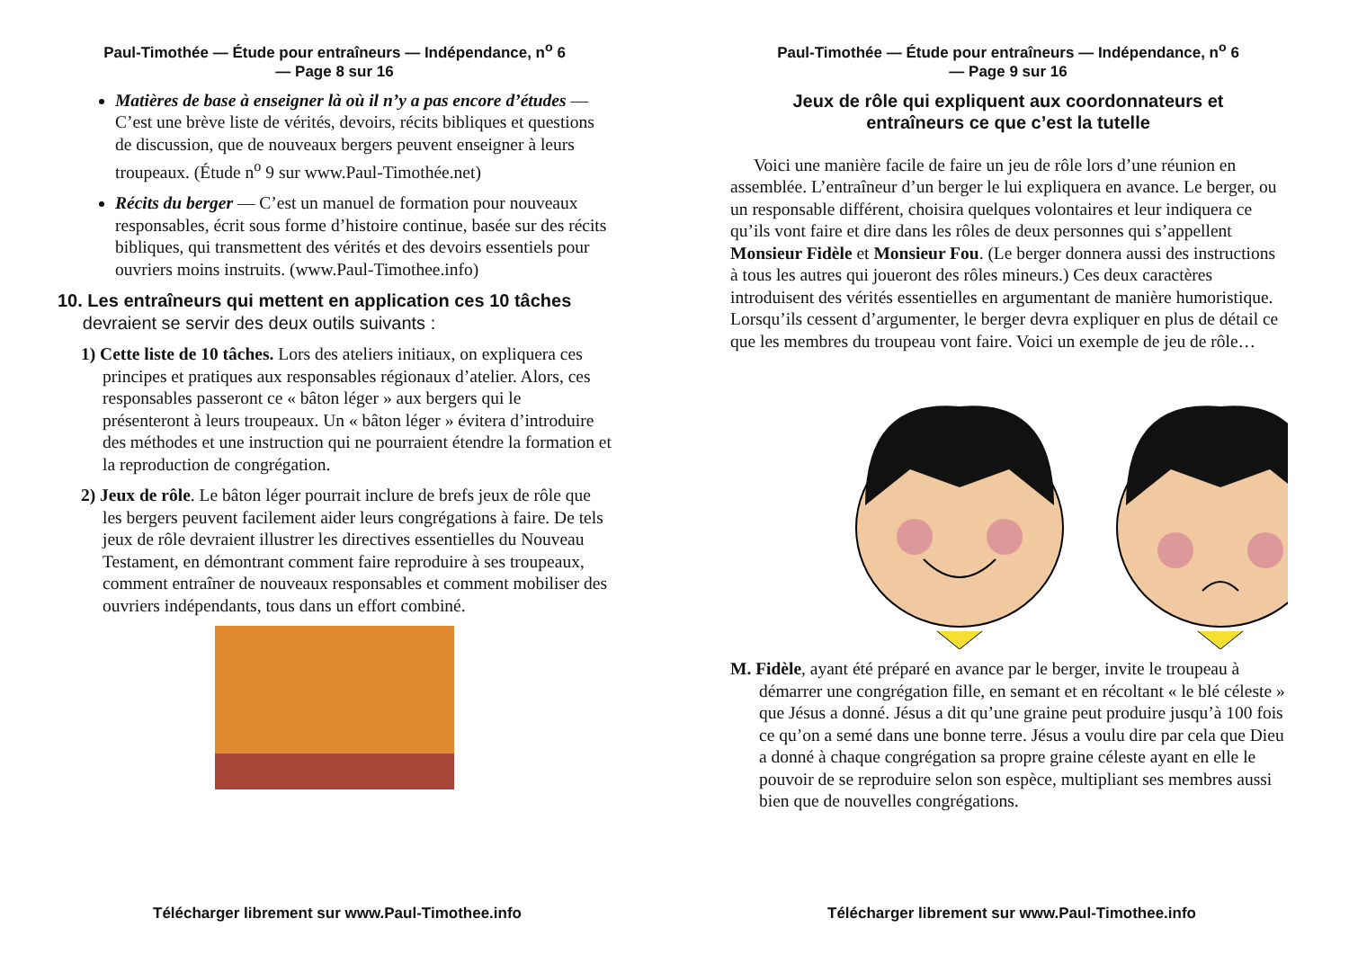Paul-Timothée — Étude pour entraîneurs — Indépendance, n<sup>o</sup> 6
— Page 8 sur 16
Matières de base à enseigner là où il n’y a pas encore d’études — C’est une brève liste de vérités, devoirs, récits bibliques et questions de discussion, que de nouveaux bergers peuvent enseigner à leurs troupeaux. (Étude n<sup>o</sup> 9 sur www.Paul-Timothée.net)
Récits du berger — C’est un manuel de formation pour nouveaux responsables, écrit sous forme d’histoire continue, basée sur des récits bibliques, qui transmettent des vérités et des devoirs essentiels pour ouvriers moins instruits. (www.Paul-Timothee.info)
10. Les entraîneurs qui mettent en application ces 10 tâches
devraient se servir des deux outils suivants :
1) Cette liste de 10 tâches. Lors des ateliers initiaux, on expliquera ces principes et pratiques aux responsables régionaux d’atelier. Alors, ces responsables passeront ce « bâton léger » aux bergers qui le présenteront à leurs troupeaux. Un « bâton léger » évitera d’introduire des méthodes et une instruction qui ne pourraient étendre la formation et la reproduction de congrégation.
2) Jeux de rôle. Le bâton léger pourrait inclure de brefs jeux de rôle que les bergers peuvent facilement aider leurs congrégations à faire. De tels jeux de rôle devraient illustrer les directives essentielles du Nouveau Testament, en démontrant comment faire reproduire à ses troupeaux, comment entraîner de nouveaux responsables et comment mobiliser des ouvriers indépendants, tous dans un effort combiné.
Télécharger librement sur www.Paul-Timothee.info
Paul-Timothée — Étude pour entraîneurs — Indépendance, n<sup>o</sup> 6
— Page 9 sur 16
Jeux de rôle qui expliquent aux coordonnateurs et
entraîneurs ce que c’est la tutelle
Voici une manière facile de faire un jeu de rôle lors d’une réunion en assemblée. L’entraîneur d’un berger le lui expliquera en avance. Le berger, ou un responsable différent, choisira quelques volontaires et leur indiquera ce qu’ils vont faire et dire dans les rôles de deux personnes qui s’appellent Monsieur Fidèle et Monsieur Fou. (Le berger donnera aussi des instructions à tous les autres qui joueront des rôles mineurs.) Ces deux caractères introduisent des vérités essentielles en argumentant de manière humoristique. Lorsqu’ils cessent d’argumenter, le berger devra expliquer en plus de détail ce que les membres du troupeau vont faire. Voici un exemple de jeu de rôle…
M. Fidèle, ayant été préparé en avance par le berger, invite le troupeau à démarrer une congrégation fille, en semant et en récoltant « le blé céleste » que Jésus a donné. Jésus a dit qu’une graine peut produire jusqu’à 100 fois ce qu’on a semé dans une bonne terre. Jésus a voulu dire par cela que Dieu a donné à chaque congrégation sa propre graine céleste ayant en elle le pouvoir de se reproduire selon son espèce, multipliant ses membres aussi bien que de nouvelles congrégations.
Télécharger librement sur www.Paul-Timothee.info